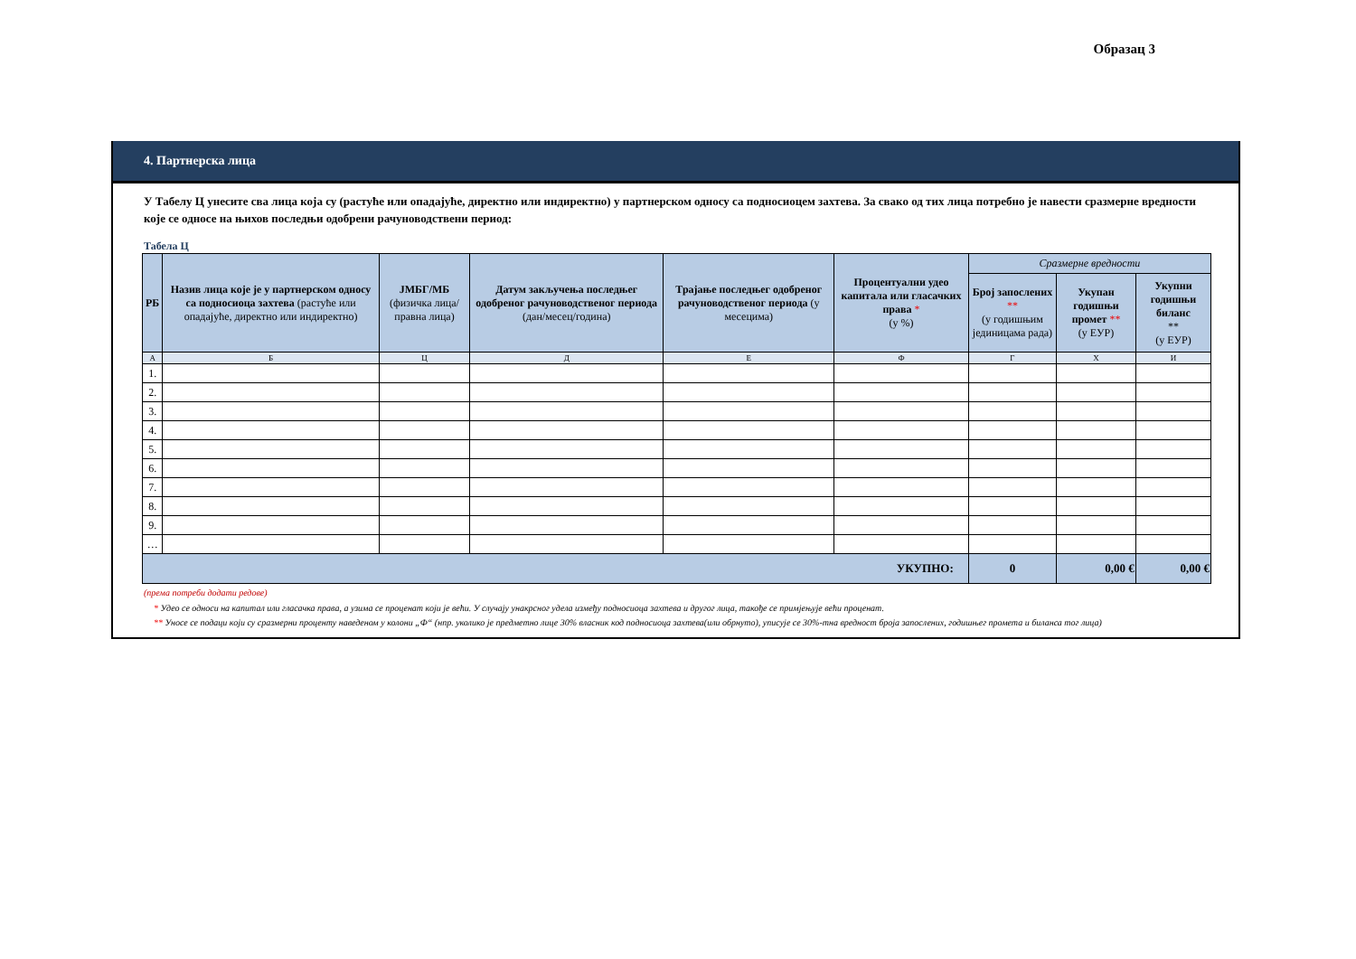Образац 3
4. Партнерска лица
У Табелу Ц унесите сва лица која су (растуће или опадајуће, директно или индиректно) у партнерском односу са подносиоцем захтева. За свако од тих лица потребно је навести сразмерне вредности које се односе на њихов последњи одобрени рачуноводствени период:
Табела Ц
| РБ | Назив лица које је у партнерском односу са подносиоца захтева (растуће или опадајуће, директно или индиректно) | ЈМБГ/МБ (физичка лица/правна лица) | Датум закључења последњег одобреног рачуноводственог периода (дан/месец/година) | Трајање последњег одобреног рачуноводственог периода (у месецима) | Процентуални удео капитала или гласачких права * (у %) | Сразмерне вредности | | |
| --- | --- | --- | --- | --- | --- | --- | --- | --- |
| | | | | | | Број запослених ** (у годишњим јединицама рада) | Укупан годишњи промет ** (у ЕУР) | Укупни годишњи биланс ** (у ЕУР) |
| А | Б | Ц | Д | Е | Ф | Г | Х | И |
| 1. | | | | | | | | |
| 2. | | | | | | | | |
| 3. | | | | | | | | |
| 4. | | | | | | | | |
| 5. | | | | | | | | |
| 6. | | | | | | | | |
| 7. | | | | | | | | |
| 8. | | | | | | | | |
| 9. | | | | | | | | |
| … | | | | | | | | |
| УКУПНО: | | | | | | 0 | 0,00 € | 0,00 € |
(према потреби додати редове)
* Удео се односи на капитал или гласачка права, а узима се проценат који је већи. У случају унакрсног удела између подносиоца захтева и другог лица, такође се примјењује већи проценат.
** Уносе се подаци који су сразмерни проценту наведеном у колони „Ф“ (нпр. уколико је предметно лице 30% власник код подносиоца захтева(или обрнуто), уписује се 30%-тна вредност броја запослених, годишњег промета и биланса тог лица)